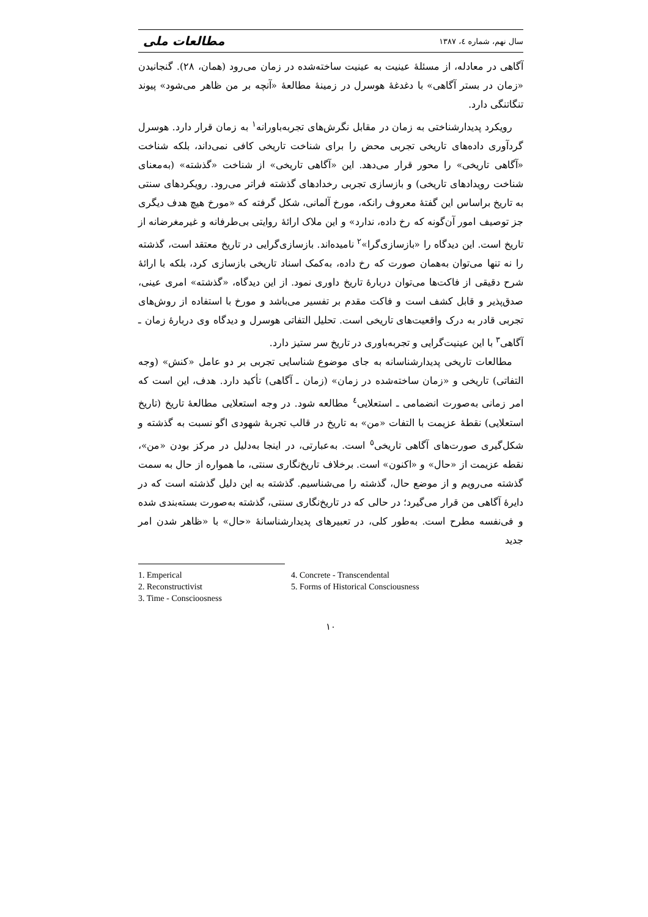سال نهم، شماره ٤، ١٣٨٧ مطالعات ملی
آگاهی در معادله، از مسئلۀ عینیت به عینیت ساخته‌شده در زمان می‌رود (همان، ٢٨). گنجانیدن «زمان در بستر آگاهی» با دغدغۀ هوسرل در زمینۀ مطالعۀ «آنچه بر من ظاهر می‌شود» پیوند تنگاتنگی دارد.
رویکرد پدیدارشناختی به زمان در مقابل نگرش‌های تجربه‌باورانه<sup>١</sup> به زمان قرار دارد. هوسرل گردآوری داده‌های تاریخی تجربی محض را برای شناخت تاریخی کافی نمی‌داند، بلکه شناخت «آگاهی تاریخی» را محور قرار می‌دهد. این «آگاهی تاریخی» از شناخت «گذشته» (به‌معنای شناخت رویدادهای تاریخی) و بازسازی تجربی رخدادهای گذشته فراتر می‌رود. رویکردهای سنتی به تاریخ براساس این گفتۀ معروف رانکه، مورخ آلمانی، شکل گرفته که «مورخ هیچ هدف دیگری جز توصیف امور آن‌گونه که رخ داده، ندارد» و این ملاک ارائۀ روایتی بی‌طرفانه و غیرمغرضانه از تاریخ است. این دیدگاه را «بازسازی‌گرا»<sup>٢</sup> نامیده‌اند. بازسازی‌گرایی در تاریخ معتقد است، گذشته را نه تنها می‌توان به‌همان صورت که رخ داده، به‌کمک اسناد تاریخی بازسازی کرد، بلکه با ارائۀ شرح دقیقی از فاکت‌ها می‌توان دربارۀ تاریخ داوری نمود. از این دیدگاه، «گذشته» امری عینی، صدق‌پذیر و قابل کشف است و فاکت مقدم بر تفسیر می‌باشد و مورخ با استفاده از روش‌های تجربی قادر به درک واقعیت‌های تاریخی است. تحلیل التفاتی هوسرل و دیدگاه وی دربارۀ زمان ـ آگاهی<sup>٣</sup> با این عینیت‌گرایی و تجربه‌باوری در تاریخ سر ستیز دارد.
مطالعات تاریخی پدیدارشناسانه به جای موضوع شناسایی تجربی بر دو عامل «کنش» (وجه التفاتی) تاریخی و «زمان ساخته‌شده در زمان» (زمان ـ آگاهی) تأکید دارد. هدف، این است که امر زمانی به‌صورت انضمامی ـ استعلایی<sup>٤</sup> مطالعه شود. در وجه استعلایی مطالعۀ تاریخ (تاریخ استعلایی) نقطۀ عزیمت با التفات «من» به تاریخ در قالب تجربۀ شهودی اگو نسبت به گذشته و شکل‌گیری صورت‌های آگاهی تاریخی<sup>٥</sup> است. به‌عبارتی، در اینجا به‌دلیل در مرکز بودن «من»، نقطه عزیمت از «حال» و «اکنون» است. برخلاف تاریخ‌نگاری سنتی، ما همواره از حال به سمت گذشته می‌رویم و از موضع حال، گذشته را می‌شناسیم. گذشته به این دلیل گذشته است که در دایرۀ آگاهی من قرار می‌گیرد؛ در حالی که در تاریخ‌نگاری سنتی، گذشته به‌صورت بسته‌بندی شده و فی‌نفسه مطرح است. به‌طور کلی، در تعبیرهای پدیدارشناسانۀ «حال» با «ظاهر شدن امر جدید
1. Emperical
4. Concrete - Transcendental
2. Reconstructivist
5. Forms of Historical Consciousness
3. Time - Conscioosness
١٠